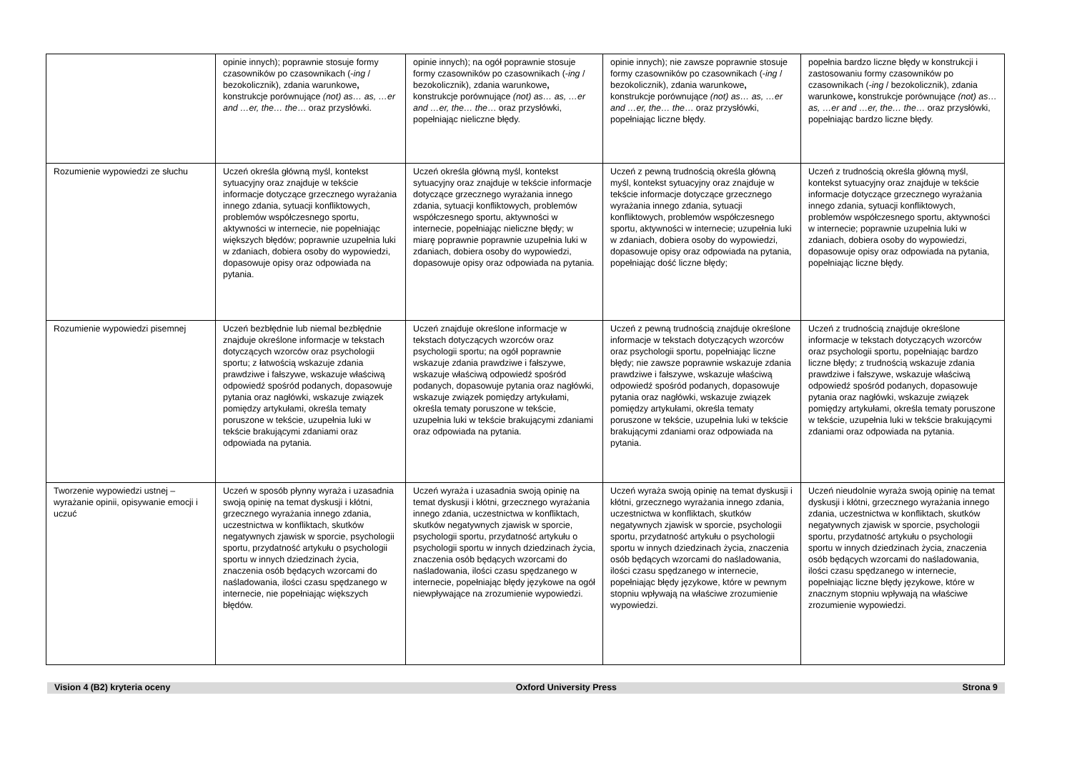| | opinie innych); poprawnie stosuje formy czasowników po czasownikach (- ing / bezokolicznik), zdania warunkowe , konstrukcje porównujące (not) as… as, …er and …er, the… the … oraz przysłówki. | opinie innych); na ogół poprawnie stosuje formy czasowników po czasownikach (- ing / bezokolicznik), zdania warunkowe , konstrukcje porównujące (not) as… as, …er and …er, the… the … oraz przysłówki, popełniając nieliczne błędy. | opinie innych); nie zawsze poprawnie stosuje formy czasowników po czasownikach (- ing / bezokolicznik), zdania warunkowe , konstrukcje porównujące (not) as… as, …er and …er, the… the … oraz przysłówki, popełniając liczne błędy. | popełnia bardzo liczne błędy w konstrukcji i zastosowaniu formy czasowników po czasownikach (- ing / bezokolicznik), zdania warunkowe , konstrukcje porównujące (not) as… as, …er and …er, the… the … oraz przysłówki, popełniając bardzo liczne błędy. |
| Rozumienie wypowiedzi ze słuchu | Uczeń określa główną myśl, kontekst sytuacyjny oraz znajduje w tekście informacje dotyczące grzecznego wyrażania innego zdania, sytuacji konfliktowych, problemów współczesnego sportu, aktywności w internecie, nie popełniając większych błędów; poprawnie uzupełnia luki w zdaniach, dobiera osoby do wypowiedzi, dopasowuje opisy oraz odpowiada na pytania. | Uczeń określa główną myśl, kontekst sytuacyjny oraz znajduje w tekście informacje dotyczące grzecznego wyrażania innego zdania, sytuacji konfliktowych, problemów współczesnego sportu, aktywności w internecie, popełniając nieliczne błędy; w miarę poprawnie poprawnie uzupełnia luki w zdaniach, dobiera osoby do wypowiedzi, dopasowuje opisy oraz odpowiada na pytania. | Uczeń z pewną trudnością określa główną myśl, kontekst sytuacyjny oraz znajduje w tekście informacje dotyczące grzecznego wyrażania innego zdania, sytuacji konfliktowych, problemów współczesnego sportu, aktywności w internecie; uzupełnia luki w zdaniach, dobiera osoby do wypowiedzi, dopasowuje opisy oraz odpowiada na pytania, popełniając dość liczne błędy; | Uczeń z trudnością określa główną myśl, kontekst sytuacyjny oraz znajduje w tekście informacje dotyczące grzecznego wyrażania innego zdania, sytuacji konfliktowych, problemów współczesnego sportu, aktywności w internecie; poprawnie uzupełnia luki w zdaniach, dobiera osoby do wypowiedzi, dopasowuje opisy oraz odpowiada na pytania, popełniając liczne błędy. |
| Rozumienie wypowiedzi pisemnej | Uczeń bezbłędnie lub niemal bezbłędnie znajduje określone informacje w tekstach dotyczących wzorców oraz psychologii sportu; z łatwością wskazuje zdania prawdziwe i fałszywe, wskazuje właściwą odpowiedź spośród podanych, dopasowuje pytania oraz nagłówki, wskazuje związek pomiędzy artykułami, określa tematy poruszone w tekście, uzupełnia luki w tekście brakującymi zdaniami oraz odpowiada na pytania. | Uczeń znajduje określone informacje w tekstach dotyczących wzorców oraz psychologii sportu; na ogół poprawnie wskazuje zdania prawdziwe i fałszywe, wskazuje właściwą odpowiedź spośród podanych, dopasowuje pytania oraz nagłówki, wskazuje związek pomiędzy artykułami, określa tematy poruszone w tekście, uzupełnia luki w tekście brakującymi zdaniami oraz odpowiada na pytania. | Uczeń z pewną trudnością znajduje określone informacje w tekstach dotyczących wzorców oraz psychologii sportu, popełniając liczne błędy; nie zawsze poprawnie wskazuje zdania prawdziwe i fałszywe, wskazuje właściwą odpowiedź spośród podanych, dopasowuje pytania oraz nagłówki, wskazuje związek pomiędzy artykułami, określa tematy poruszone w tekście, uzupełnia luki w tekście brakującymi zdaniami oraz odpowiada na pytania. | Uczeń z trudnością znajduje określone informacje w tekstach dotyczących wzorców oraz psychologii sportu, popełniając bardzo liczne błędy; z trudnością wskazuje zdania prawdziwe i fałszywe, wskazuje właściwą odpowiedź spośród podanych, dopasowuje pytania oraz nagłówki, wskazuje związek pomiędzy artykułami, określa tematy poruszone w tekście, uzupełnia luki w tekście brakującymi zdaniami oraz odpowiada na pytania. |
| Tworzenie wypowiedzi ustnej – wyrażanie opinii, opisywanie emocji i uczuć | Uczeń w sposób płynny wyraża i uzasadnia swoją opinię na temat dyskusji i kłótni, grzecznego wyrażania innego zdania, uczestnictwa w konfliktach, skutków negatywnych zjawisk w sporcie, psychologii sportu, przydatność artykułu o psychologii sportu w innych dziedzinach życia, znaczenia osób będących wzorcami do naśladowania, ilości czasu spędzanego w internecie, nie popełniając większych błędów. | Uczeń wyraża i uzasadnia swoją opinię na temat dyskusji i kłótni, grzecznego wyrażania innego zdania, uczestnictwa w konfliktach, skutków negatywnych zjawisk w sporcie, psychologii sportu, przydatność artykułu o psychologii sportu w innych dziedzinach życia, znaczenia osób będących wzorcami do naśladowania, ilości czasu spędzanego w internecie, popełniając błędy językowe na ogół niewpływające na zrozumienie wypowiedzi. | Uczeń wyraża swoją opinię na temat dyskusji i kłótni, grzecznego wyrażania innego zdania, uczestnictwa w konfliktach, skutków negatywnych zjawisk w sporcie, psychologii sportu, przydatność artykułu o psychologii sportu w innych dziedzinach życia, znaczenia osób będących wzorcami do naśladowania, ilości czasu spędzanego w internecie, popełniając błędy językowe, które w pewnym stopniu wpływają na właściwe zrozumienie wypowiedzi. | Uczeń nieudolnie wyraża swoją opinię na temat dyskusji i kłótni, grzecznego wyrażania innego zdania, uczestnictwa w konfliktach, skutków negatywnych zjawisk w sporcie, psychologii sportu, przydatność artykułu o psychologii sportu w innych dziedzinach życia, znaczenia osób będących wzorcami do naśladowania, ilości czasu spędzanego w internecie, popełniając liczne błędy językowe, które w znacznym stopniu wpływają na właściwe zrozumienie wypowiedzi. |
Vision 4 (B2) kryteria oceny Oxford University Press Strona 9